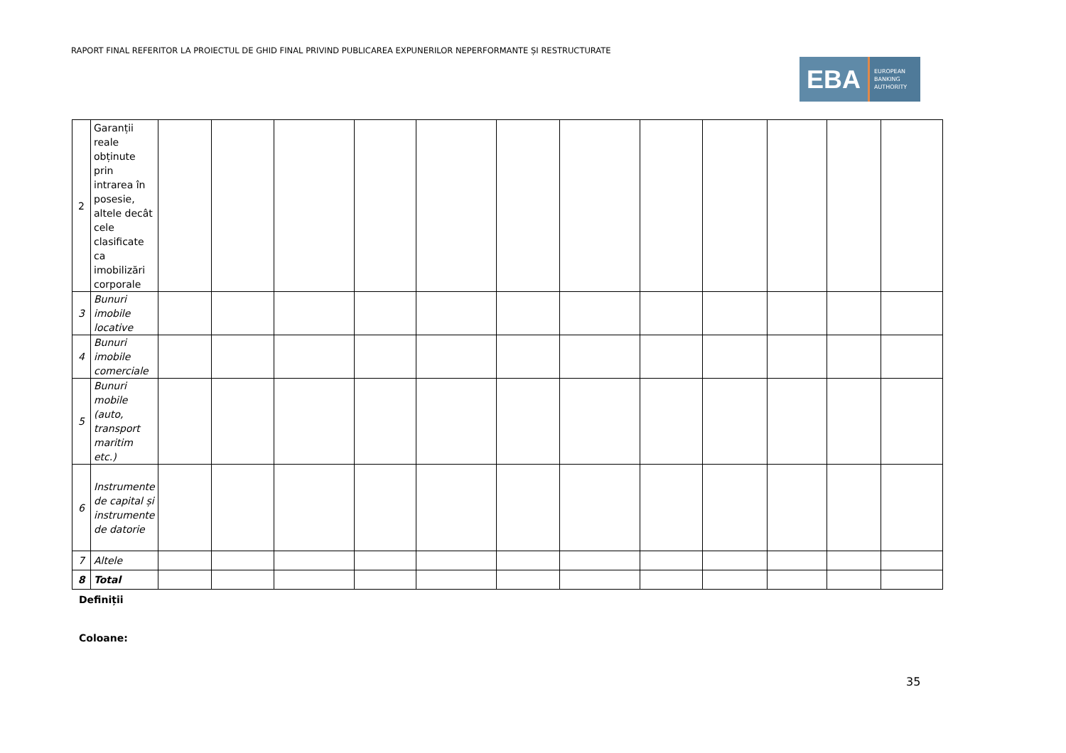RAPORT FINAL REFERITOR LA PROIECTUL DE GHID FINAL PRIVIND PUBLICAREA EXPUNERILOR NEPERFORMANTE ȘI RESTRUCTURATE
EBA
EUROPEAN
BANKING
AUTHORITY
| 2 | Garanții reale obținute prin intrarea în posesie, altele decât cele clasificate ca imobilizări corporale | | | | | | | | | | | | |
| 3 | Bunuri imobile locative | | | | | | | | | | | | |
| 4 | Bunuri imobile comerciale | | | | | | | | | | | | |
| 5 | Bunuri mobile (auto, transport maritim etc.) | | | | | | | | | | | | |
| 6 | Instrumente de capital și instrumente de datorie | | | | | | | | | | | | |
| 7 | Altele | | | | | | | | | | | | |
| 8 | Total | | | | | | | | | | | | |
Definiții
Coloane:
35